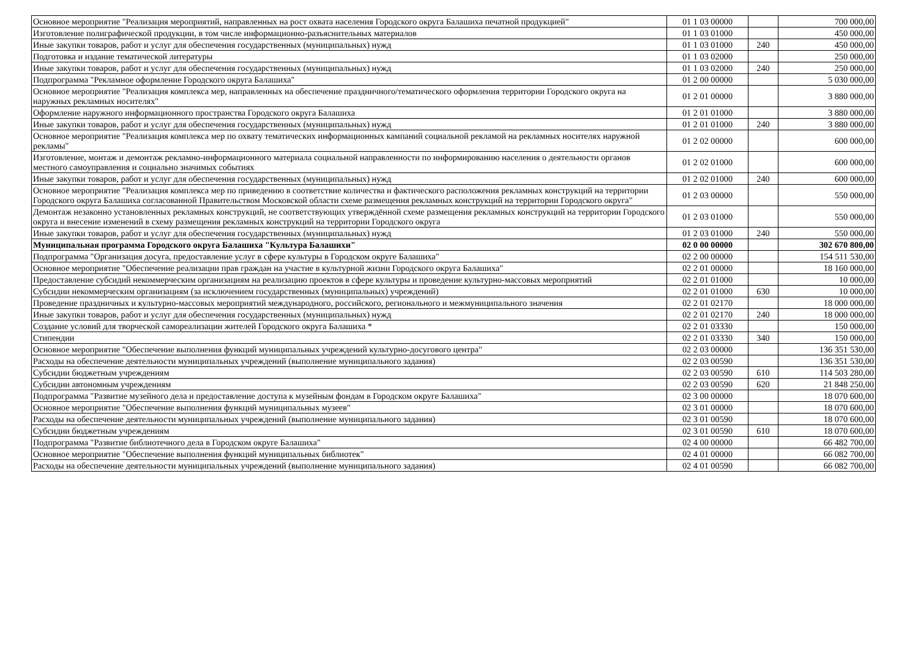| Основное мероприятие "Реализация мероприятий, направленных на рост охвата населения Городского округа Балашиха печатной продукцией" | 01 1 03 00000 | | 700 000,00 |
| Изготовление полиграфической продукции, в том числе информационно-разъяснительных материалов | 01 1 03 01000 | | 450 000,00 |
| Иные закупки товаров, работ и услуг для обеспечения государственных (муниципальных) нужд | 01 1 03 01000 | 240 | 450 000,00 |
| Подготовка и издание тематической литературы | 01 1 03 02000 | | 250 000,00 |
| Иные закупки товаров, работ и услуг для обеспечения государственных (муниципальных) нужд | 01 1 03 02000 | 240 | 250 000,00 |
| Подпрограмма "Рекламное оформление Городского округа Балашиха" | 01 2 00 00000 | | 5 030 000,00 |
| Основное мероприятие "Реализация комплекса мер, направленных на обеспечение праздничного/тематического оформления территории Городского округа на наружных рекламных носителях" | 01 2 01 00000 | | 3 880 000,00 |
| Оформление наружного информационного пространства Городского округа Балашиха | 01 2 01 01000 | | 3 880 000,00 |
| Иные закупки товаров, работ и услуг для обеспечения государственных (муниципальных) нужд | 01 2 01 01000 | 240 | 3 880 000,00 |
| Основное мероприятие "Реализация комплекса мер по охвату тематических информационных кампаний социальной рекламой на рекламных носителях наружной рекламы" | 01 2 02 00000 | | 600 000,00 |
| Изготовление, монтаж и демонтаж рекламно-информационного материала социальной направленности по информированию населения о деятельности органов местного самоуправления и социально значимых событиях | 01 2 02 01000 | | 600 000,00 |
| Иные закупки товаров, работ и услуг для обеспечения государственных (муниципальных) нужд | 01 2 02 01000 | 240 | 600 000,00 |
| Основное мероприятие "Реализация комплекса мер по приведению в соответствие количества и фактического расположения рекламных конструкций на территории Городского округа Балашиха согласованной Правительством Московской области схеме размещения рекламных конструкций на территории Городского округа" | 01 2 03 00000 | | 550 000,00 |
| Демонтаж незаконно установленных рекламных конструкций, не соответствующих утверждённой схеме размещения рекламных конструкций на территории Городского округа и внесение изменений в схему размещения рекламных конструкций на территории Городского округа | 01 2 03 01000 | | 550 000,00 |
| Иные закупки товаров, работ и услуг для обеспечения государственных (муниципальных) нужд | 01 2 03 01000 | 240 | 550 000,00 |
| Муниципальная программа Городского округа Балашиха "Культура Балашихи" | 02 0 00 00000 | | 302 670 800,00 |
| Подпрограмма "Организация досуга, предоставление услуг в сфере культуры в Городском округе Балашиха" | 02 2 00 00000 | | 154 511 530,00 |
| Основное мероприятие "Обеспечение реализации прав граждан на участие в культурной жизни Городского округа Балашиха" | 02 2 01 00000 | | 18 160 000,00 |
| Предоставление субсидий некоммерческим организациям на реализацию проектов в сфере культуры и проведение культурно-массовых мероприятий | 02 2 01 01000 | | 10 000,00 |
| Субсидии некоммерческим организациям (за исключением государственных (муниципальных) учреждений) | 02 2 01 01000 | 630 | 10 000,00 |
| Проведение праздничных и культурно-массовых мероприятий международного, российского, регионального и межмуниципального значения | 02 2 01 02170 | | 18 000 000,00 |
| Иные закупки товаров, работ и услуг для обеспечения государственных (муниципальных) нужд | 02 2 01 02170 | 240 | 18 000 000,00 |
| Создание условий для творческой самореализации жителей Городского округа Балашиха * | 02 2 01 03330 | | 150 000,00 |
| Стипендии | 02 2 01 03330 | 340 | 150 000,00 |
| Основное мероприятие "Обеспечение выполнения функций муниципальных учреждений культурно-досугового центра" | 02 2 03 00000 | | 136 351 530,00 |
| Расходы на обеспечение деятельности муниципальных учреждений (выполнение муниципального задания) | 02 2 03 00590 | | 136 351 530,00 |
| Субсидии бюджетным учреждениям | 02 2 03 00590 | 610 | 114 503 280,00 |
| Субсидии автономным учреждениям | 02 2 03 00590 | 620 | 21 848 250,00 |
| Подпрограмма "Развитие музейного дела и предоставление доступа к музейным фондам в Городском округе Балашиха" | 02 3 00 00000 | | 18 070 600,00 |
| Основное мероприятие "Обеспечение выполнения функций муниципальных музеев" | 02 3 01 00000 | | 18 070 600,00 |
| Расходы на обеспечение деятельности муниципальных учреждений (выполнение муниципального задания) | 02 3 01 00590 | | 18 070 600,00 |
| Субсидии бюджетным учреждениям | 02 3 01 00590 | 610 | 18 070 600,00 |
| Подпрограмма "Развитие библиотечного дела в Городском округе Балашиха" | 02 4 00 00000 | | 66 482 700,00 |
| Основное мероприятие "Обеспечение выполнения функций муниципальных библиотек" | 02 4 01 00000 | | 66 082 700,00 |
| Расходы на обеспечение деятельности муниципальных учреждений (выполнение муниципального задания) | 02 4 01 00590 | | 66 082 700,00 |